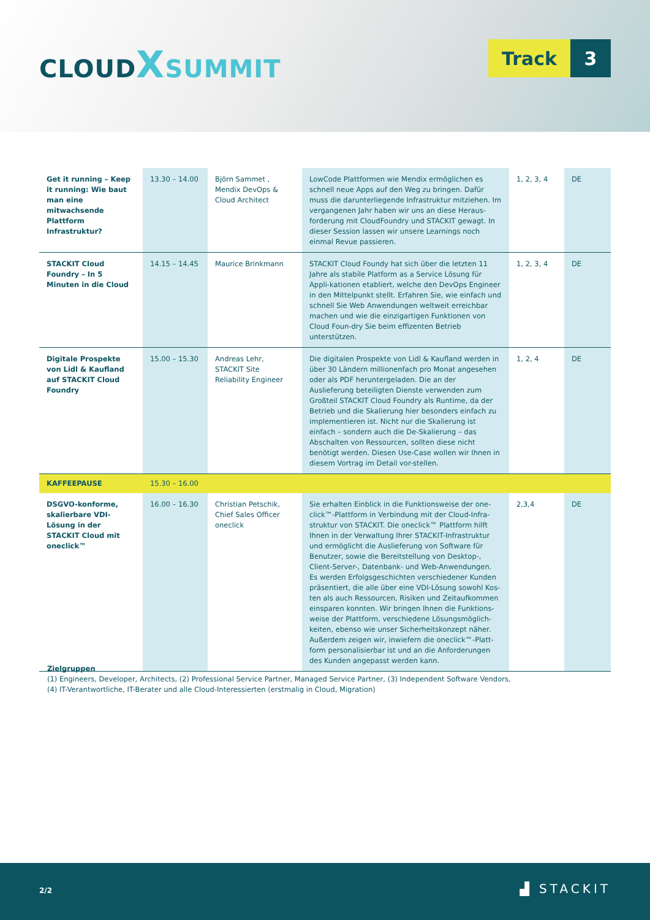CLOUD XSUMMIT
Track 3
| Get it running – Keep it running: Wie baut man eine mitwachsende Plattform Infrastruktur? | 13.30 – 14.00 | Björn Sammet , Mendix DevOps & Cloud Architect | LowCode Plattformen wie Mendix ermöglichen es schnell neue Apps auf den Weg zu bringen. Dafür muss die darunterliegende Infrastruktur mitziehen. Im vergangenen Jahr haben wir uns an diese Heraus-forderung mit CloudFoundry und STACKIT gewagt. In dieser Session lassen wir unsere Learnings noch einmal Revue passieren. | 1, 2, 3, 4 | DE |
| STACKIT Cloud Foundry – In 5 Minuten in die Cloud | 14.15 – 14.45 | Maurice Brinkmann | STACKIT Cloud Foundy hat sich über die letzten 11 Jahre als stabile Platform as a Service Lösung für Appli-kationen etabliert, welche den DevOps Engineer in den Mittelpunkt stellt. Erfahren Sie, wie einfach und schnell Sie Web Anwendungen weltweit erreichbar machen und wie die einzigartigen Funktionen von Cloud Foun-dry Sie beim effizenten Betrieb unterstützen. | 1, 2, 3, 4 | DE |
| Digitale Prospekte von Lidl & Kaufland auf STACKIT Cloud Foundry | 15.00 – 15.30 | Andreas Lehr, STACKIT Site Reliability Engineer | Die digitalen Prospekte von Lidl & Kaufland werden in über 30 Ländern millionenfach pro Monat angesehen oder als PDF heruntergeladen. Die an der Auslieferung beteiligten Dienste verwenden zum Großteil STACKIT Cloud Foundry als Runtime, da der Betrieb und die Skalierung hier besonders einfach zu implementieren ist. Nicht nur die Skalierung ist einfach – sondern auch die De-Skalierung – das Abschalten von Ressourcen, sollten diese nicht benötigt werden. Diesen Use-Case wollen wir Ihnen in diesem Vortrag im Detail vor-stellen. | 1, 2, 4 | DE |
| KAFFEEPAUSE | 15.30 – 16.00 | | | | |
| DSGVO-konforme, skalierbare VDI-Lösung in der STACKIT Cloud mit oneclick™ | 16.00 – 16.30 | Christian Petschik, Chief Sales Officer oneclick | Sie erhalten Einblick in die Funktionsweise der one-click™-Plattform in Verbindung mit der Cloud-Infra-struktur von STACKIT. Die oneclick™ Plattform hilft Ihnen in der Verwaltung Ihrer STACKIT-Infrastruktur und ermöglicht die Auslieferung von Software für Benutzer, sowie die Bereitstellung von Desktop-, Client-Server-, Datenbank- und Web-Anwendungen. Es werden Erfolgsgeschichten verschiedener Kunden präsentiert, die alle über eine VDI-Lösung sowohl Kos-ten als auch Ressourcen, Risiken und Zeitaufkommen einsparen konnten. Wir bringen Ihnen die Funktions-weise der Plattform, verschiedene Lösungsmöglich-keiten, ebenso wie unser Sicherheitskonzept näher. Außerdem zeigen wir, inwiefern die oneclick™-Platt-form personalisierbar ist und an die Anforderungen des Kunden angepasst werden kann. | 2,3,4 | DE |
Zielgruppen
(1) Engineers, Developer, Architects, (2) Professional Service Partner, Managed Service Partner, (3) Independent Software Vendors,
(4) IT-Verantwortliche, IT-Berater und alle Cloud-Interessierten (erstmalig in Cloud, Migration)
2/2 ▟ STACKIT